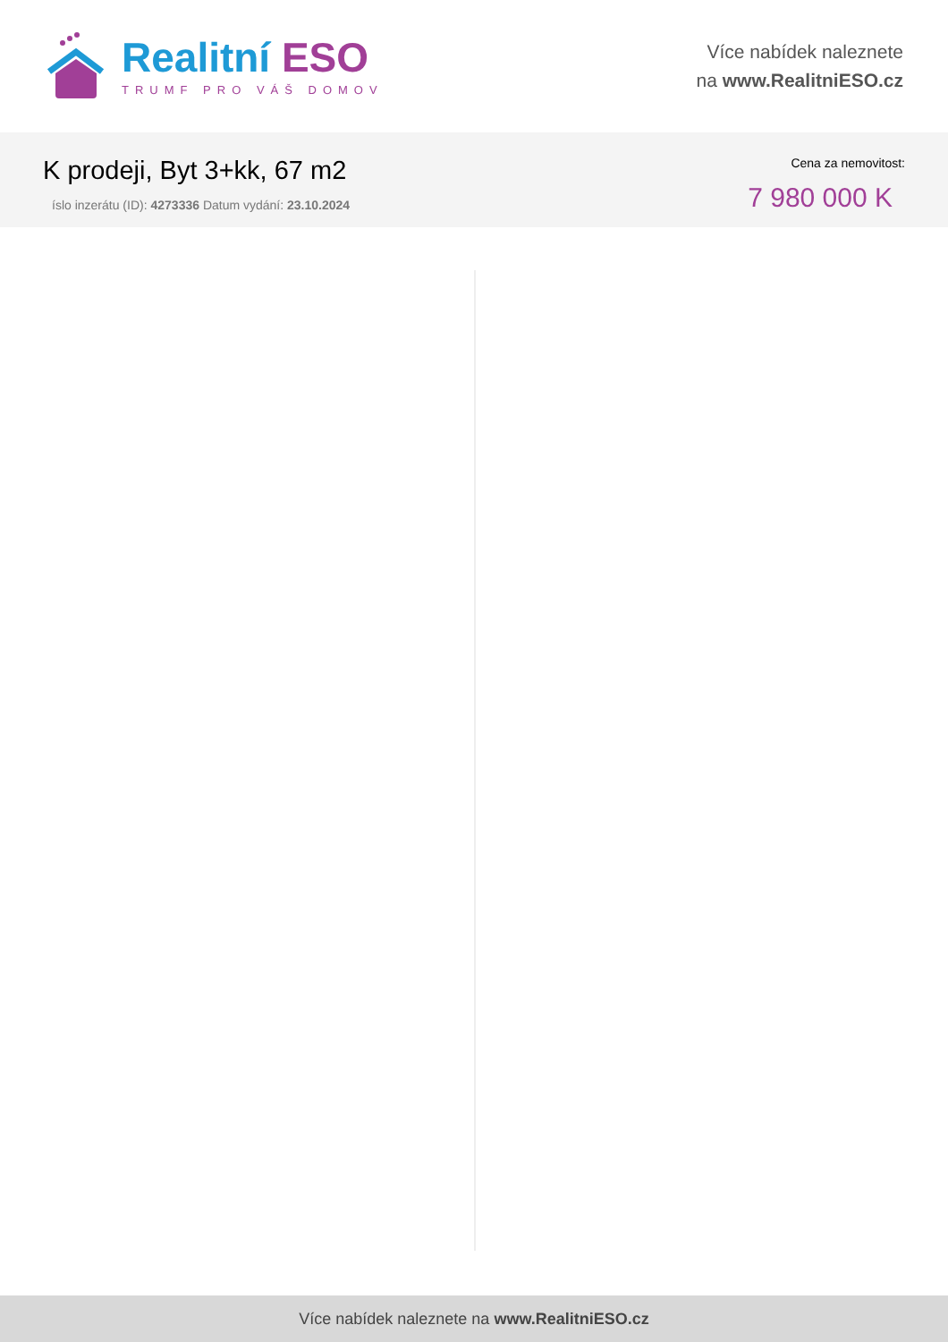Realitní ESO
TRUMF PRO VÁŠ DOMOV
Více nabídek naleznete
na www.RealitniESO.cz
K prodeji, Byt 3+kk, 67 m2
íslo inzerátu (ID): 4273336 Datum vydání: 23.10.2024
Cena za nemovitost:
7 980 000 K
Více nabídek naleznete na www.RealitniESO.cz